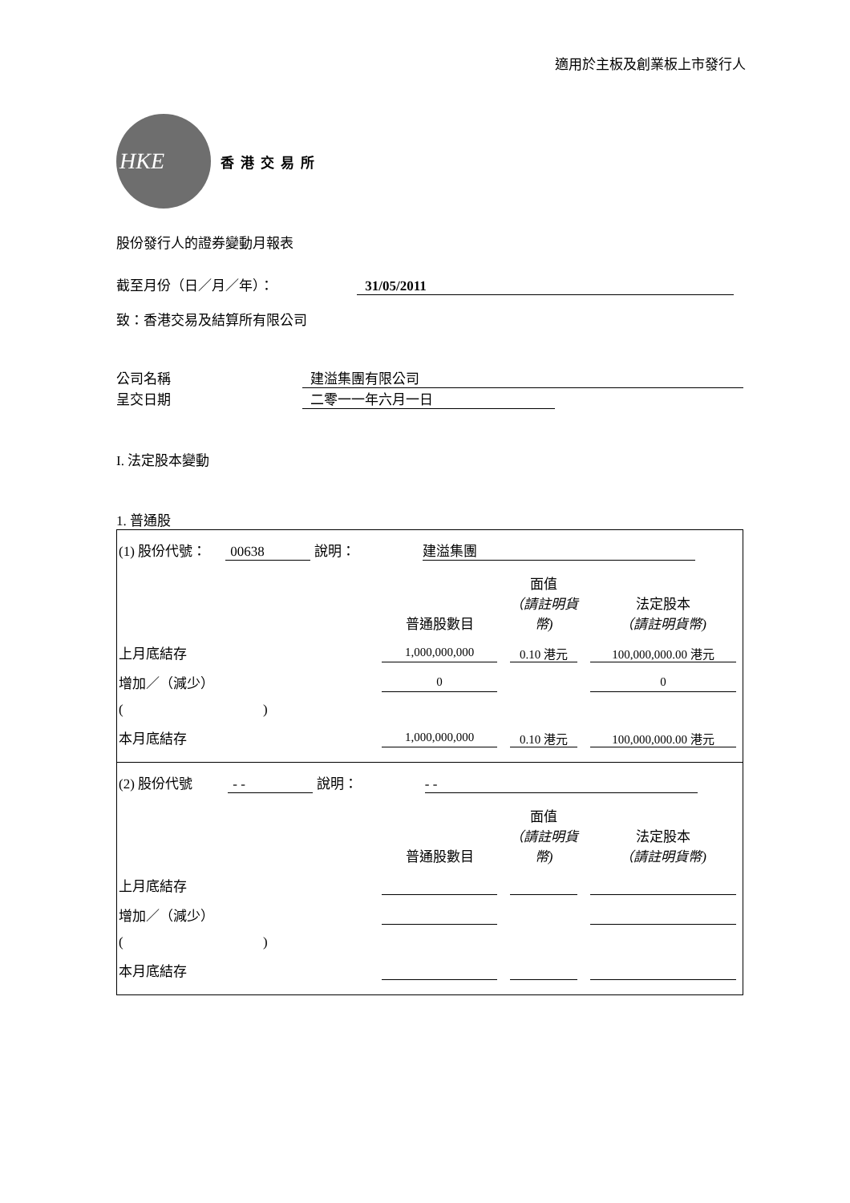適用於主板及創業板上市發行人
HKE
香港交易所
股份發行人的證券變動月報表
截至月份（日／月／年）： 31/05/2011
致：香港交易及結算所有限公司
公司名稱 建溢集團有限公司
呈交日期 二零一一年六月一日
I. 法定股本變動
1. 普通股
(1) 股份代號： 00638 說明： 建溢集團
| | 普通股數目 | 面值 （請註明貨幣) | 法定股本 （請註明貨幣) |
| 上月底結存 | 1,000,000,000 | 0.10 港元 | 100,000,000.00 港元 |
| 增加／（減少） | 0 | | 0 |
| ( ) | | | |
| 本月底結存 | 1,000,000,000 | 0.10 港元 | 100,000,000.00 港元 |
(2) 股份代號 - - 說明： - -
| | 普通股數目 | 面值 （請註明貨幣) | 法定股本 （請註明貨幣) |
| 上月底結存 | | | |
| 增加／（減少） | | | |
| ( ) | | | |
| 本月底結存 | | | |